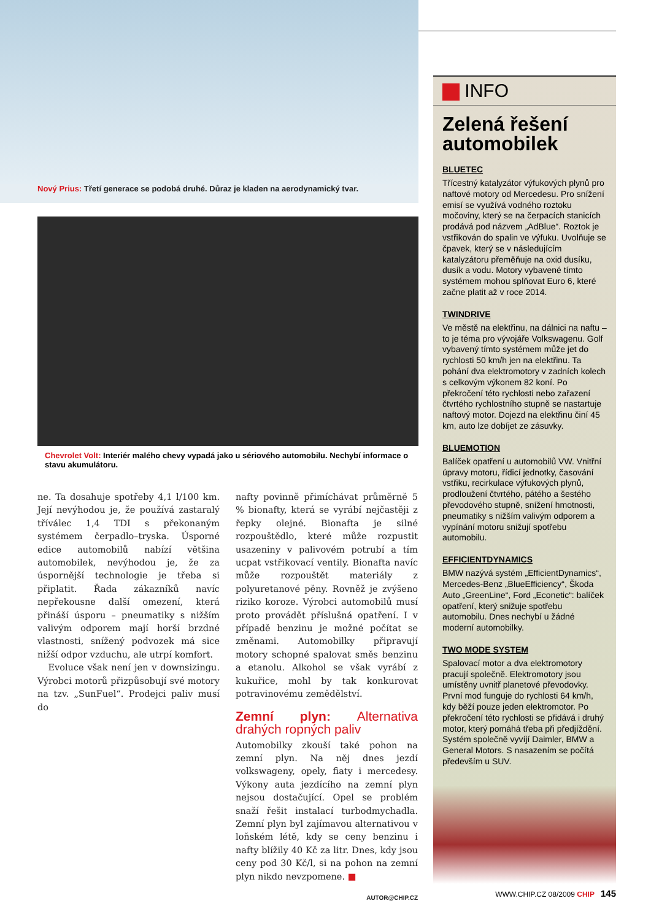Nový Prius: Třetí generace se podobá druhé. Důraz je kladen na aerodynamický tvar.
Chevrolet Volt: Interiér malého chevy vypadá jako u sériového automobilu. Nechybí informace o stavu akumulátoru.
ne. Ta dosahuje spotřeby 4,1 l/100 km. Její nevýhodou je, že používá zastaralý tříválec 1,4 TDI s překonaným systémem čerpadlo–tryska. Úsporné edice automobilů nabízí většina automobilek, nevýhodou je, že za úspornější technologie je třeba si připlatit. Řada zákazníků navíc nepřekousne další omezení, která přináší úsporu – pneumatiky s nižším valivým odporem mají horší brzdné vlastnosti, snížený podvozek má sice nižší odpor vzduchu, ale utrpí komfort.
Evoluce však není jen v downsizingu. Výrobci motorů přizpůsobují své motory na tzv. „SunFuel“. Prodejci paliv musí do
nafty povinně přimíchávat průměrně 5 % bionafty, která se vyrábí nejčastěji z řepky olejné. Bionafta je silné rozpouštědlo, které může rozpustit usazeniny v palivovém potrubí a tím ucpat vstřikovací ventily. Bionafta navíc může rozpouštět materiály z polyuretanové pěny. Rovněž je zvýšeno riziko koroze. Výrobci automobilů musí proto provádět příslušná opatření. I v případě benzinu je možné počítat se změnami. Automobilky připravují motory schopné spalovat směs benzinu a etanolu. Alkohol se však vyrábí z kukuřice, mohl by tak konkurovat potravinovému zemědělství.
Zemní plyn: Alternativa drahých ropných paliv
Automobilky zkouší také pohon na zemní plyn. Na něj dnes jezdí volkswageny, opely, fiaty i mercedesy. Výkony auta jezdícího na zemní plyn nejsou dostačující. Opel se problém snaží řešit instalací turbodmychadla. Zemní plyn byl zajímavou alternativou v loňském létě, kdy se ceny benzinu i nafty blížily 40 Kč za litr. Dnes, kdy jsou ceny pod 30 Kč/l, si na pohon na zemní plyn nikdo nevzpomene. ■
AUTOR@CHIP.CZ
INFO
Zelená řešení automobilek
BLUETEC
Třícestný katalyzátor výfukových plynů pro naftové motory od Mercedesu. Pro snížení emisí se využívá vodného roztoku močoviny, který se na čerpacích stanicích prodává pod názvem „AdBlue“. Roztok je vstřikován do spalin ve výfuku. Uvolňuje se čpavek, který se v následujícím katalyzátoru přeměňuje na oxid dusíku, dusík a vodu. Motory vybavené tímto systémem mohou splňovat Euro 6, které začne platit až v roce 2014.
TWINDRIVE
Ve městě na elektřinu, na dálnici na naftu – to je téma pro vývojáře Volkswagenu. Golf vybavený tímto systémem může jet do rychlosti 50 km/h jen na elektřinu. Ta pohání dva elektromotory v zadních kolech s celkovým výkonem 82 koní. Po překročení této rychlosti nebo zařazení čtvrtého rychlostního stupně se nastartuje naftový motor. Dojezd na elektřinu činí 45 km, auto lze dobíjet ze zásuvky.
BLUEMOTION
Balíček opatření u automobilů VW. Vnitřní úpravy motoru, řídicí jednotky, časování vstřiku, recirkulace výfukových plynů, prodloužení čtvrtého, pátého a šestého převodového stupně, snížení hmotnosti, pneumatiky s nižším valivým odporem a vypínání motoru snižují spotřebu automobilu.
EFFICIENTDYNAMICS
BMW nazývá systém „EfficientDynamics“, Mercedes-Benz „BlueEfficiency“, Škoda Auto „GreenLine“, Ford „Econetic“: balíček opatření, který snižuje spotřebu automobilu. Dnes nechybí u žádné moderní automobilky.
TWO MODE SYSTEM
Spalovací motor a dva elektromotory pracují společně. Elektromotory jsou umístěny uvnitř planetové převodovky. První mod funguje do rychlosti 64 km/h, kdy běží pouze jeden elektromotor. Po překročení této rychlosti se přidává i druhý motor, který pomáhá třeba při předjíždění. Systém společně vyvíjí Daimler, BMW a General Motors. S nasazením se počítá především u SUV.
WWW.CHIP.CZ 08/2009 CHIP 145